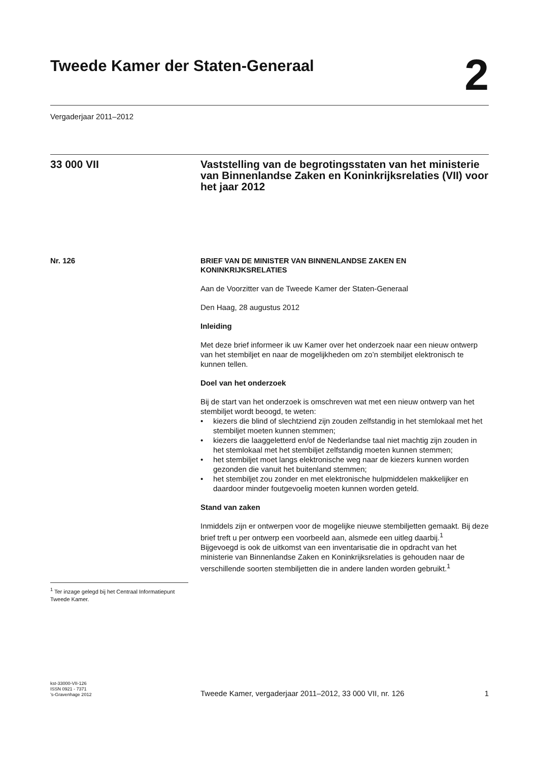Tweede Kamer der Staten-Generaal
2
Vergaderjaar 2011–2012
33 000 VII Vaststelling van de begrotingsstaten van het ministerie van Binnenlandse Zaken en Koninkrijksrelaties (VII) voor het jaar 2012
Nr. 126
BRIEF VAN DE MINISTER VAN BINNENLANDSE ZAKEN EN KONINKRIJKSRELATIES
Aan de Voorzitter van de Tweede Kamer der Staten-Generaal
Den Haag, 28 augustus 2012
Inleiding
Met deze brief informeer ik uw Kamer over het onderzoek naar een nieuw ontwerp van het stembiljet en naar de mogelijkheden om zo’n stembiljet elektronisch te kunnen tellen.
Doel van het onderzoek
Bij de start van het onderzoek is omschreven wat met een nieuw ontwerp van het stembiljet wordt beoogd, te weten:
• kiezers die blind of slechtziend zijn zouden zelfstandig in het stemlokaal met het stembiljet moeten kunnen stemmen;
• kiezers die laaggeletterd en/of de Nederlandse taal niet machtig zijn zouden in het stemlokaal met het stembiljet zelfstandig moeten kunnen stemmen;
• het stembiljet moet langs elektronische weg naar de kiezers kunnen worden gezonden die vanuit het buitenland stemmen;
• het stembiljet zou zonder en met elektronische hulpmiddelen makkelijker en daardoor minder foutgevoelig moeten kunnen worden geteld.
Stand van zaken
Inmiddels zijn er ontwerpen voor de mogelijke nieuwe stembiljetten gemaakt. Bij deze brief treft u per ontwerp een voorbeeld aan, alsmede een uitleg daarbij.<sup>1</sup>
Bijgevoegd is ook de uitkomst van een inventarisatie die in opdracht van het ministerie van Binnenlandse Zaken en Koninkrijksrelaties is gehouden naar de verschillende soorten stembiljetten die in andere landen worden gebruikt.<sup>1</sup>
<sup>1</sup> Ter inzage gelegd bij het Centraal Informatiepunt Tweede Kamer.
kst-33000-VII-126
ISSN 0921 - 7371
’s-Gravenhage 2012
Tweede Kamer, vergaderjaar 2011–2012, 33 000 VII, nr. 126
1